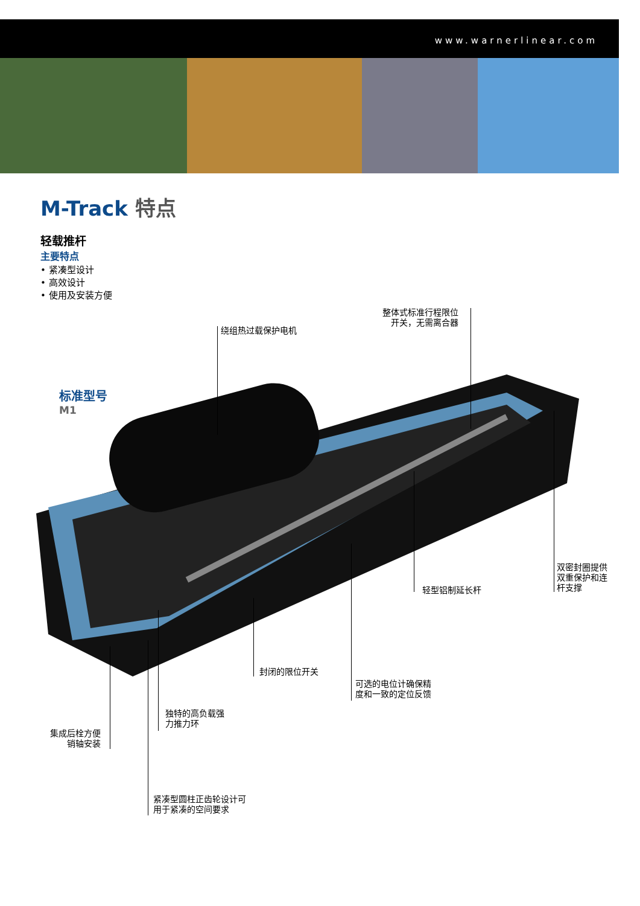www.warnerlinear.com
M-Track 特点
轻载推杆
主要特点
• 紧凑型设计
• 高效设计
• 使用及安装方便
标准型号
M1
绕组热过载保护电机
整体式标准行程限位
开关，无需离合器
轻型铝制延长杆
双密封圈提供
双重保护和连
杆支撑
封闭的限位开关
可选的电位计确保精
度和一致的定位反馈
独特的高负载强
力推力环
集成后栓方便
销轴安装
紧凑型圆柱正齿轮设计可
用于紧凑的空间要求